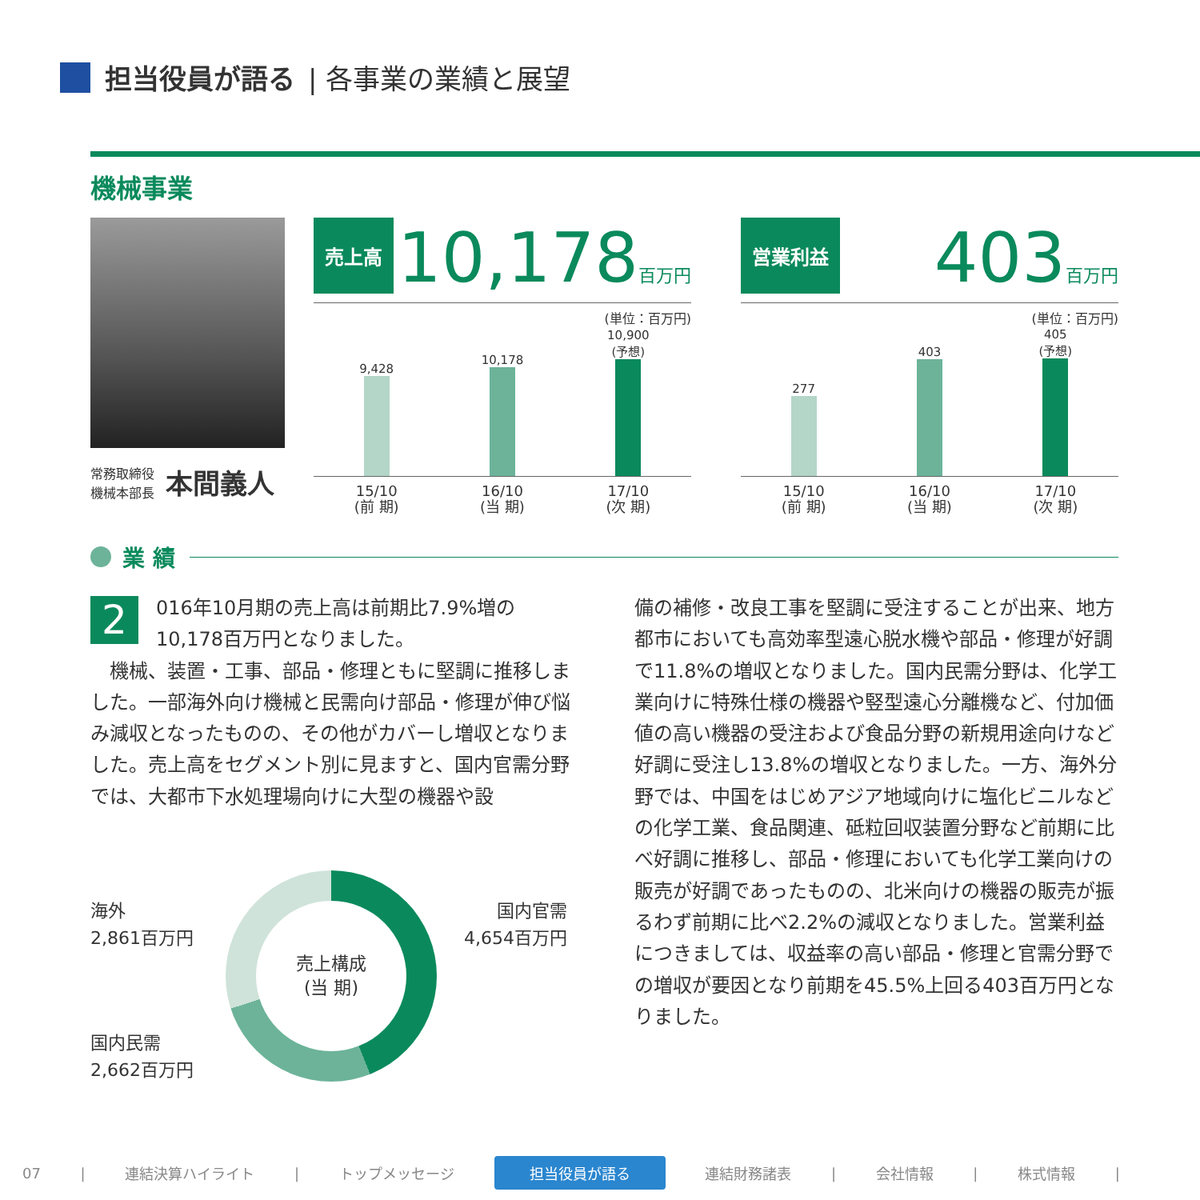担当役員が語る | 各事業の業績と展望
機械事業
常務取締役
機械本部長
本間義人
売上高
10,178百万円
(単位：百万円)
9,428
10,178
10,900
(予想)
15/10
(前 期)
16/10
(当 期)
17/10
(次 期)
営業利益
403百万円
(単位：百万円)
277
403
405
(予想)
15/10
(前 期)
16/10
(当 期)
17/10
(次 期)
業 績
2 016年10月期の売上高は前期比7.9%増の10,178百万円となりました。
　機械、装置・工事、部品・修理ともに堅調に推移しました。一部海外向け機械と民需向け部品・修理が伸び悩み減収となったものの、その他がカバーし増収となりました。売上高をセグメント別に見ますと、国内官需分野では、大都市下水処理場向けに大型の機器や設
備の補修・改良工事を堅調に受注することが出来、地方都市においても高効率型遠心脱水機や部品・修理が好調で11.8%の増収となりました。国内民需分野は、化学工業向けに特殊仕様の機器や竪型遠心分離機など、付加価値の高い機器の受注および食品分野の新規用途向けなど好調に受注し13.8%の増収となりました。一方、海外分野では、中国をはじめアジア地域向けに塩化ビニルなどの化学工業、食品関連、砥粒回収装置分野など前期に比べ好調に推移し、部品・修理においても化学工業向けの販売が好調であったものの、北米向けの機器の販売が振るわず前期に比べ2.2%の減収となりました。営業利益につきましては、収益率の高い部品・修理と官需分野での増収が要因となり前期を45.5%上回る403百万円となりました。
売上構成
(当 期)
海外
2,861百万円
国内官需
4,654百万円
国内民需
2,662百万円
07 | 連結決算ハイライト | トップメッセージ 担当役員が語る 連結財務諸表 | 会社情報 | 株式情報 |